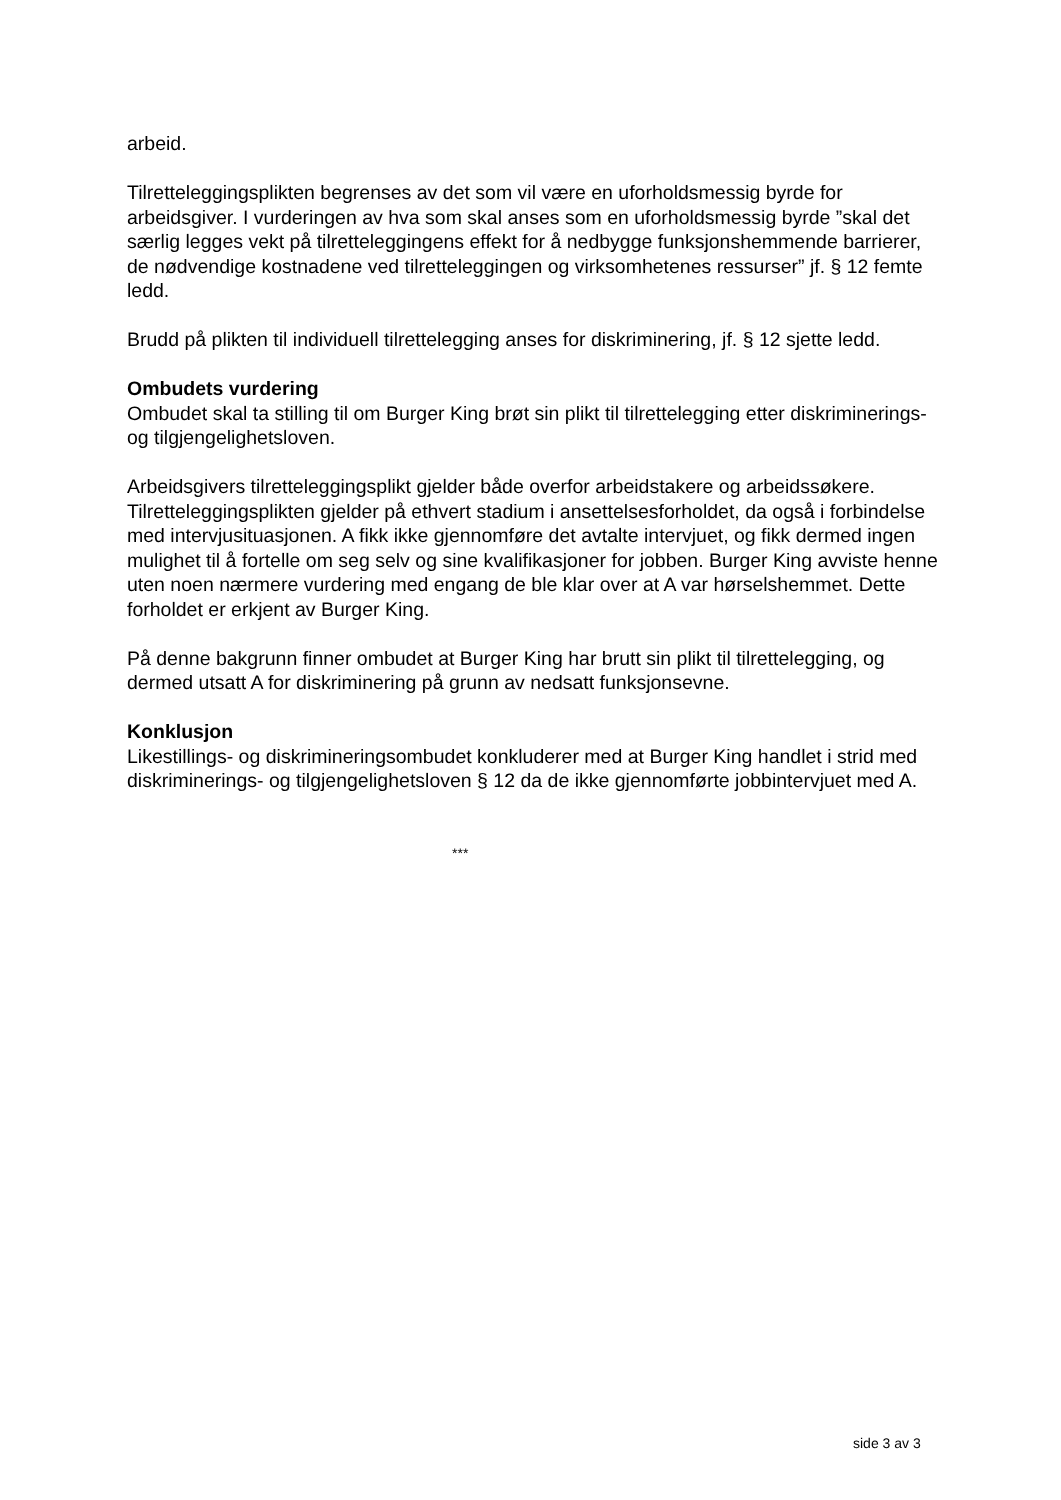arbeid.
Tilretteleggingsplikten begrenses av det som vil være en uforholdsmessig byrde for arbeidsgiver. I vurderingen av hva som skal anses som en uforholdsmessig byrde ”skal det særlig legges vekt på tilretteleggingens effekt for å nedbygge funksjonshemmende barrierer, de nødvendige kostnadene ved tilretteleggingen og virksomhetenes ressurser” jf. § 12 femte ledd.
Brudd på plikten til individuell tilrettelegging anses for diskriminering, jf. § 12 sjette ledd.
Ombudets vurdering
Ombudet skal ta stilling til om Burger King brøt sin plikt til tilrettelegging etter diskriminerings- og tilgjengelighetsloven.
Arbeidsgivers tilretteleggingsplikt gjelder både overfor arbeidstakere og arbeidssøkere. Tilretteleggingsplikten gjelder på ethvert stadium i ansettelsesforholdet, da også i forbindelse med intervjusituasjonen. A fikk ikke gjennomføre det avtalte intervjuet, og fikk dermed ingen mulighet til å fortelle om seg selv og sine kvalifikasjoner for jobben. Burger King avviste henne uten noen nærmere vurdering med engang de ble klar over at A var hørselshemmet. Dette forholdet er erkjent av Burger King.
På denne bakgrunn finner ombudet at Burger King har brutt sin plikt til tilrettelegging, og dermed utsatt A for diskriminering på grunn av nedsatt funksjonsevne.
Konklusjon
Likestillings- og diskrimineringsombudet konkluderer med at Burger King handlet i strid med diskriminerings- og tilgjengelighetsloven § 12 da de ikke gjennomførte jobbintervjuet med A.
***
side 3 av 3